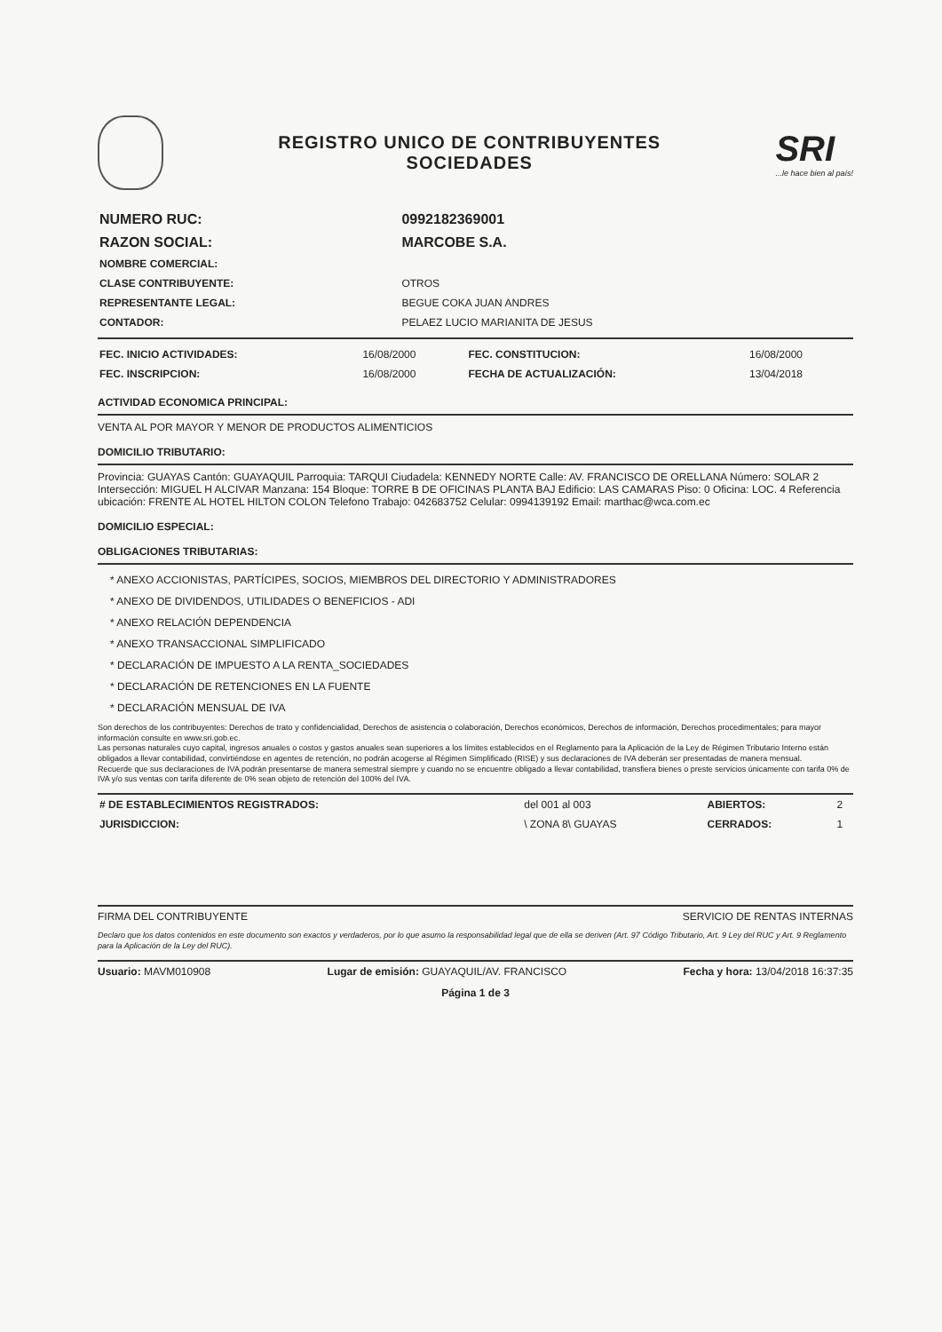REGISTRO UNICO DE CONTRIBUYENTES
SOCIEDADES
SRI...le hace bien al país!
| NUMERO RUC: | 0992182369001 |
| RAZON SOCIAL: | MARCOBE S.A. |
| NOMBRE COMERCIAL: | |
| CLASE CONTRIBUYENTE: | OTROS |
| REPRESENTANTE LEGAL: | BEGUE COKA JUAN ANDRES |
| CONTADOR: | PELAEZ LUCIO MARIANITA DE JESUS |
| FEC. INICIO ACTIVIDADES: | 16/08/2000 | FEC. CONSTITUCION: | 16/08/2000 |
| FEC. INSCRIPCION: | 16/08/2000 | FECHA DE ACTUALIZACIÓN: | 13/04/2018 |
ACTIVIDAD ECONOMICA PRINCIPAL:
VENTA AL POR MAYOR Y MENOR DE PRODUCTOS ALIMENTICIOS
DOMICILIO TRIBUTARIO:
Provincia: GUAYAS Cantón: GUAYAQUIL Parroquia: TARQUI Ciudadela: KENNEDY NORTE Calle: AV. FRANCISCO DE ORELLANA Número: SOLAR 2 Intersección: MIGUEL H ALCIVAR Manzana: 154 Bloque: TORRE B DE OFICINAS PLANTA BAJ Edificio: LAS CAMARAS Piso: 0 Oficina: LOC. 4 Referencia ubicación: FRENTE AL HOTEL HILTON COLON Telefono Trabajo: 042683752 Celular: 0994139192 Email: marthac@wca.com.ec
DOMICILIO ESPECIAL:
OBLIGACIONES TRIBUTARIAS:
* ANEXO ACCIONISTAS, PARTÍCIPES, SOCIOS, MIEMBROS DEL DIRECTORIO Y ADMINISTRADORES
* ANEXO DE DIVIDENDOS, UTILIDADES O BENEFICIOS - ADI
* ANEXO RELACIÓN DEPENDENCIA
* ANEXO TRANSACCIONAL SIMPLIFICADO
* DECLARACIÓN DE IMPUESTO A LA RENTA_SOCIEDADES
* DECLARACIÓN DE RETENCIONES EN LA FUENTE
* DECLARACIÓN MENSUAL DE IVA
Son derechos de los contribuyentes: Derechos de trato y confidencialidad, Derechos de asistencia o colaboración, Derechos económicos, Derechos de información, Derechos procedimentales; para mayor información consulte en www.sri.gob.ec.
Las personas naturales cuyo capital, ingresos anuales o costos y gastos anuales sean superiores a los límites establecidos en el Reglamento para la Aplicación de la Ley de Régimen Tributario Interno están obligados a llevar contabilidad, convirtiéndose en agentes de retención, no podrán acogerse al Régimen Simplificado (RISE) y sus declaraciones de IVA deberán ser presentadas de manera mensual.
Recuerde que sus declaraciones de IVA podrán presentarse de manera semestral siempre y cuando no se encuentre obligado a llevar contabilidad, transfiera bienes o preste servicios únicamente con tarifa 0% de IVA y/o sus ventas con tarifa diferente de 0% sean objeto de retención del 100% del IVA.
| # DE ESTABLECIMIENTOS REGISTRADOS: | del 001 al 003 | ABIERTOS: | 2 |
| JURISDICCION: | \ ZONA 8\ GUAYAS | CERRADOS: | 1 |
FIRMA DEL CONTRIBUYENTE SERVICIO DE RENTAS INTERNAS
Declaro que los datos contenidos en este documento son exactos y verdaderos, por lo que asumo la responsabilidad legal que de ella se deriven (Art. 97 Código Tributario, Art. 9 Ley del RUC y Art. 9 Reglamento para la Aplicación de la Ley del RUC).
Usuario: MAVM010908 Lugar de emisión: GUAYAQUIL/AV. FRANCISCO Fecha y hora: 13/04/2018 16:37:35
Página 1 de 3